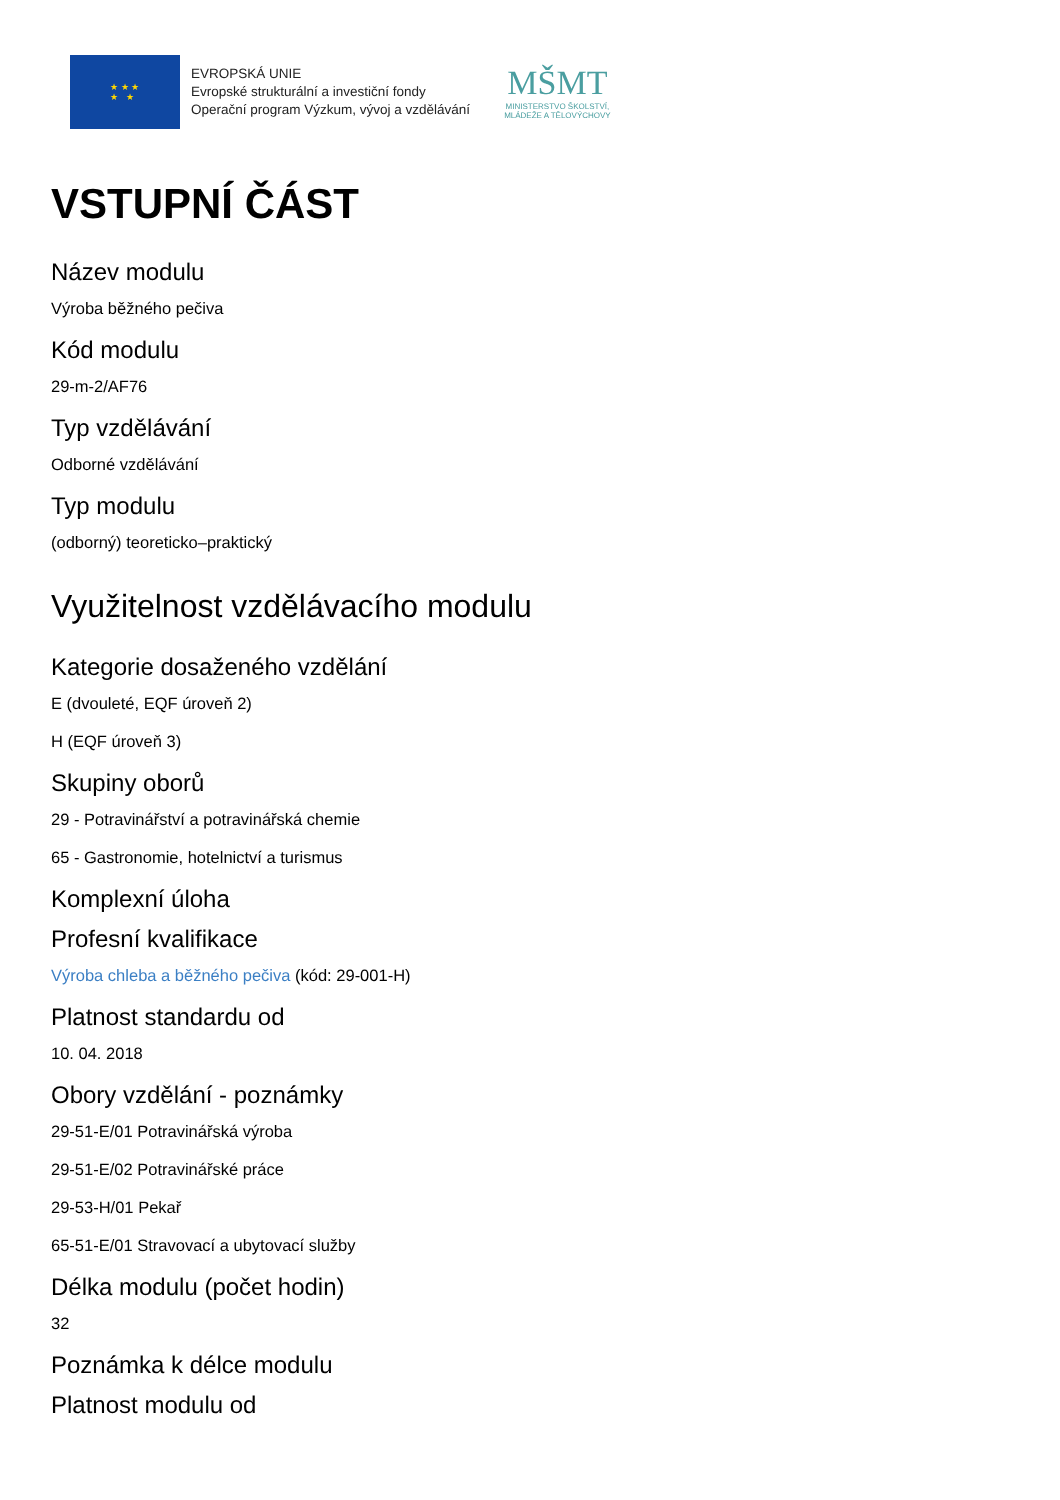★ ★ ★
★ ★
EVROPSKÁ UNIE
Evropské strukturální a investiční fondy
Operační program Výzkum, vývoj a vzdělávání
MŠMT
MINISTERSTVO ŠKOLSTVÍ,
MLÁDEŽE A TĚLOVÝCHOVY
VSTUPNÍ ČÁST
Název modulu
Výroba běžného pečiva
Kód modulu
29-m-2/AF76
Typ vzdělávání
Odborné vzdělávání
Typ modulu
(odborný) teoreticko–praktický
Využitelnost vzdělávacího modulu
Kategorie dosaženého vzdělání
E (dvouleté, EQF úroveň 2)
H (EQF úroveň 3)
Skupiny oborů
29 - Potravinářství a potravinářská chemie
65 - Gastronomie, hotelnictví a turismus
Komplexní úloha
Profesní kvalifikace
Výroba chleba a běžného pečiva (kód: 29-001-H)
Platnost standardu od
10. 04. 2018
Obory vzdělání - poznámky
29-51-E/01 Potravinářská výroba
29-51-E/02 Potravinářské práce
29-53-H/01 Pekař
65-51-E/01 Stravovací a ubytovací služby
Délka modulu (počet hodin)
32
Poznámka k délce modulu
Platnost modulu od